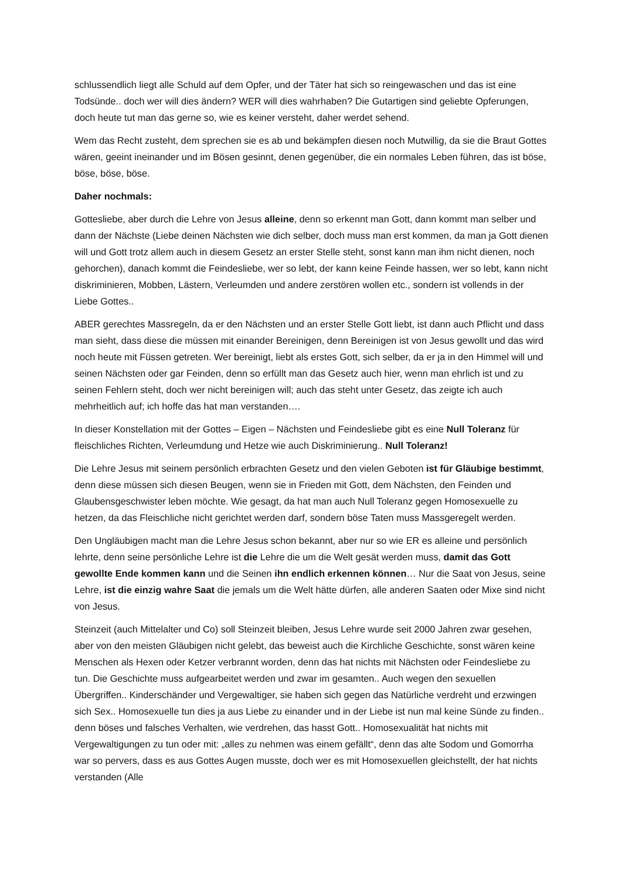schlussendlich liegt alle Schuld auf dem Opfer, und der Täter hat sich so reingewaschen und das ist eine Todsünde.. doch wer will dies ändern? WER will dies wahrhaben? Die Gutartigen sind geliebte Opferungen, doch heute tut man das gerne so, wie es keiner versteht, daher werdet sehend.
Wem das Recht zusteht, dem sprechen sie es ab und bekämpfen diesen noch Mutwillig, da sie die Braut Gottes wären, geeint ineinander und im Bösen gesinnt, denen gegenüber, die ein normales Leben führen, das ist böse, böse, böse, böse.
Daher nochmals:
Gottesliebe, aber durch die Lehre von Jesus alleine, denn so erkennt man Gott, dann kommt man selber und dann der Nächste (Liebe deinen Nächsten wie dich selber, doch muss man erst kommen, da man ja Gott dienen will und Gott trotz allem auch in diesem Gesetz an erster Stelle steht, sonst kann man ihm nicht dienen, noch gehorchen), danach kommt die Feindesliebe, wer so lebt, der kann keine Feinde hassen, wer so lebt, kann nicht diskriminieren, Mobben, Lästern, Verleumden und andere zerstören wollen etc., sondern ist vollends in der Liebe Gottes..
ABER gerechtes Massregeln, da er den Nächsten und an erster Stelle Gott liebt, ist dann auch Pflicht und dass man sieht, dass diese die müssen mit einander Bereinigen, denn Bereinigen ist von Jesus gewollt und das wird noch heute mit Füssen getreten. Wer bereinigt, liebt als erstes Gott, sich selber, da er ja in den Himmel will und seinen Nächsten oder gar Feinden, denn so erfüllt man das Gesetz auch hier, wenn man ehrlich ist und zu seinen Fehlern steht, doch wer nicht bereinigen will; auch das steht unter Gesetz, das zeigte ich auch mehrheitlich auf; ich hoffe das hat man verstanden….
In dieser Konstellation mit der Gottes – Eigen – Nächsten und Feindesliebe gibt es eine Null Toleranz für fleischliches Richten, Verleumdung und Hetze wie auch Diskriminierung.. Null Toleranz!
Die Lehre Jesus mit seinem persönlich erbrachten Gesetz und den vielen Geboten ist für Gläubige bestimmt, denn diese müssen sich diesen Beugen, wenn sie in Frieden mit Gott, dem Nächsten, den Feinden und Glaubensgeschwister leben möchte. Wie gesagt, da hat man auch Null Toleranz gegen Homosexuelle zu hetzen, da das Fleischliche nicht gerichtet werden darf, sondern böse Taten muss Massgeregelt werden.
Den Ungläubigen macht man die Lehre Jesus schon bekannt, aber nur so wie ER es alleine und persönlich lehrte, denn seine persönliche Lehre ist die Lehre die um die Welt gesät werden muss, damit das Gott gewollte Ende kommen kann und die Seinen ihn endlich erkennen können… Nur die Saat von Jesus, seine Lehre, ist die einzig wahre Saat die jemals um die Welt hätte dürfen, alle anderen Saaten oder Mixe sind nicht von Jesus.
Steinzeit (auch Mittelalter und Co) soll Steinzeit bleiben, Jesus Lehre wurde seit 2000 Jahren zwar gesehen, aber von den meisten Gläubigen nicht gelebt, das beweist auch die Kirchliche Geschichte, sonst wären keine Menschen als Hexen oder Ketzer verbrannt worden, denn das hat nichts mit Nächsten oder Feindesliebe zu tun. Die Geschichte muss aufgearbeitet werden und zwar im gesamten.. Auch wegen den sexuellen Übergriffen.. Kinderschänder und Vergewaltiger, sie haben sich gegen das Natürliche verdreht und erzwingen sich Sex.. Homosexuelle tun dies ja aus Liebe zu einander und in der Liebe ist nun mal keine Sünde zu finden.. denn böses und falsches Verhalten, wie verdrehen, das hasst Gott.. Homosexualität hat nichts mit Vergewaltigungen zu tun oder mit: „alles zu nehmen was einem gefällt“, denn das alte Sodom und Gomorrha war so pervers, dass es aus Gottes Augen musste, doch wer es mit Homosexuellen gleichstellt, der hat nichts verstanden (Alle